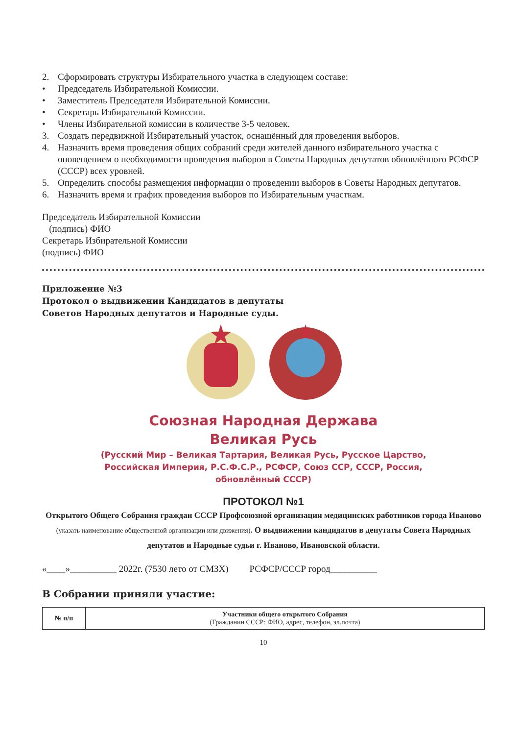2. Сформировать структуры Избирательного участка в следующем составе:
• Председатель Избирательной Комиссии.
• Заместитель Председателя Избирательной Комиссии.
• Секретарь Избирательной Комиссии.
• Члены Избирательной комиссии в количестве 3-5 человек.
3. Создать передвижной Избирательный участок, оснащённый для проведения выборов.
4. Назначить время проведения общих собраний среди жителей данного избирательного участка с оповещением о необходимости проведения выборов в Советы Народных депутатов обновлённого РСФСР (СССР) всех уровней.
5. Определить способы размещения информации о проведении выборов в Советы Народных депутатов.
6. Назначить время и график проведения выборов по Избирательным участкам.
Председатель Избирательной Комиссии
(подпись) ФИО
Секретарь Избирательной Комиссии
(подпись) ФИО
Приложение №3
Протокол о выдвижении Кандидатов в депутаты
Советов Народных депутатов и Народные суды.
Союзная Народная Держава
Великая Русь
(Русский Мир – Великая Тартария, Великая Русь, Русское Царство,
Российская Империя, Р.С.Ф.С.Р., РСФСР, Союз ССР, СССР, Россия,
обновлённый СССР)
ПРОТОКОЛ №1
Открытого Общего Собрания граждан СССР Профсоюзной организации медицинских работников города Иваново (указать наименование общественной организации или движения). О выдвижении кандидатов в депутаты Совета Народных депутатов и Народные судьи г. Иваново, Ивановской области.
«____»__________ 2022г. (7530 лето от СМЗХ) РСФСР/СССР город__________
В Собрании приняли участие:
| № п/п | Участники общего открытого Собрания (Гражданин СССР: ФИО, адрес, телефон, эл.почта) |
| --- | --- |
10